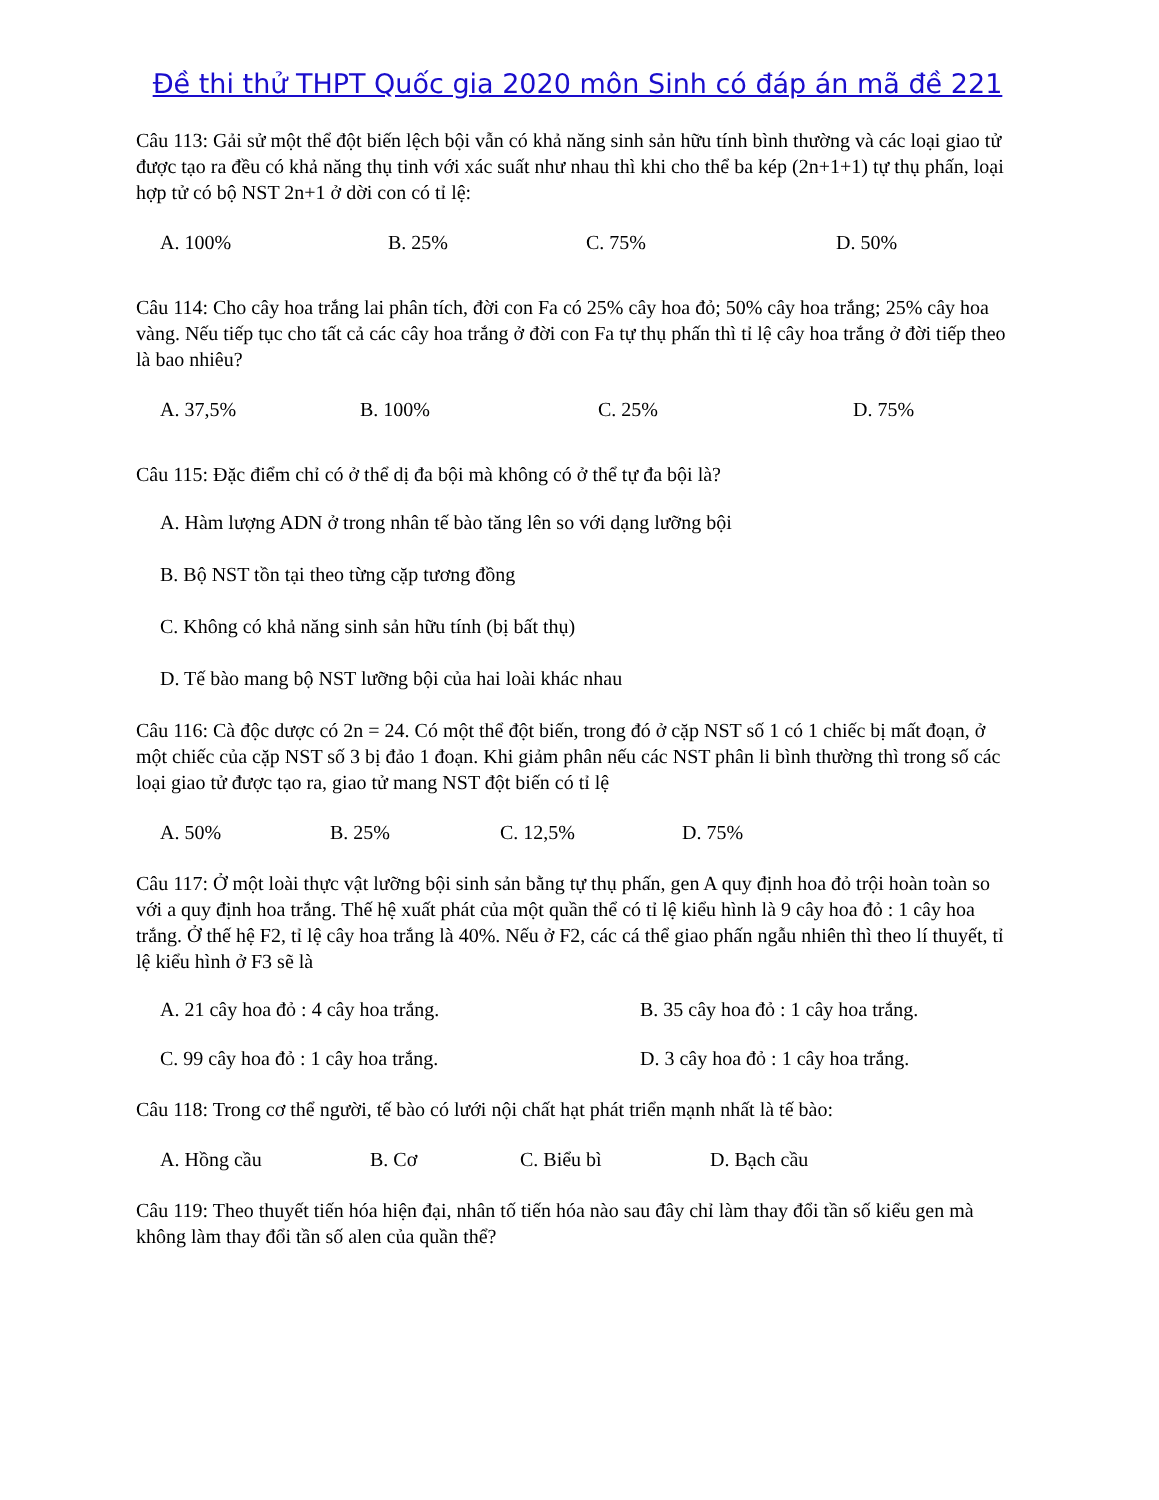Đề thi thử THPT Quốc gia 2020 môn Sinh có đáp án mã đề 221
Câu 113: Gải sử một thể đột biến lệch bội vẫn có khả năng sinh sản hữu tính bình thường và các loại giao tử được tạo ra đều có khả năng thụ tinh với xác suất như nhau thì khi cho thể ba kép (2n+1+1) tự thụ phấn, loại hợp tử có bộ NST 2n+1 ở dời con có tỉ lệ:
A. 100% B. 25% C. 75% D. 50%
Câu 114: Cho cây hoa trắng lai phân tích, đời con Fa có 25% cây hoa đỏ; 50% cây hoa trắng; 25% cây hoa vàng. Nếu tiếp tục cho tất cả các cây hoa trắng ở đời con Fa tự thụ phấn thì tỉ lệ cây hoa trắng ở đời tiếp theo là bao nhiêu?
A. 37,5% B. 100% C. 25% D. 75%
Câu 115: Đặc điểm chỉ có ở thể dị đa bội mà không có ở thể tự đa bội là?
A. Hàm lượng ADN ở trong nhân tế bào tăng lên so với dạng lưỡng bội
B. Bộ NST tồn tại theo từng cặp tương đồng
C. Không có khả năng sinh sản hữu tính (bị bất thụ)
D. Tế bào mang bộ NST lưỡng bội của hai loài khác nhau
Câu 116: Cà độc dược có 2n = 24. Có một thể đột biến, trong đó ở cặp NST số 1 có 1 chiếc bị mất đoạn, ở một chiếc của cặp NST số 3 bị đảo 1 đoạn. Khi giảm phân nếu các NST phân li bình thường thì trong số các loại giao tử được tạo ra, giao tử mang NST đột biến có tỉ lệ
A. 50% B. 25% C. 12,5% D. 75%
Câu 117: Ở một loài thực vật lưỡng bội sinh sản bằng tự thụ phấn, gen A quy định hoa đỏ trội hoàn toàn so với a quy định hoa trắng. Thế hệ xuất phát của một quần thể có tỉ lệ kiểu hình là 9 cây hoa đỏ : 1 cây hoa trắng. Ở thế hệ F2, tỉ lệ cây hoa trắng là 40%. Nếu ở F2, các cá thể giao phấn ngẫu nhiên thì theo lí thuyết, tỉ lệ kiểu hình ở F3 sẽ là
A. 21 cây hoa đỏ : 4 cây hoa trắng. B. 35 cây hoa đỏ : 1 cây hoa trắng. C. 99 cây hoa đỏ : 1 cây hoa trắng. D. 3 cây hoa đỏ : 1 cây hoa trắng.
Câu 118: Trong cơ thể người, tế bào có lưới nội chất hạt phát triển mạnh nhất là tế bào:
A. Hồng cầu B. Cơ C. Biểu bì D. Bạch cầu
Câu 119: Theo thuyết tiến hóa hiện đại, nhân tố tiến hóa nào sau đây chỉ làm thay đổi tần số kiểu gen mà không làm thay đổi tần số alen của quần thể?